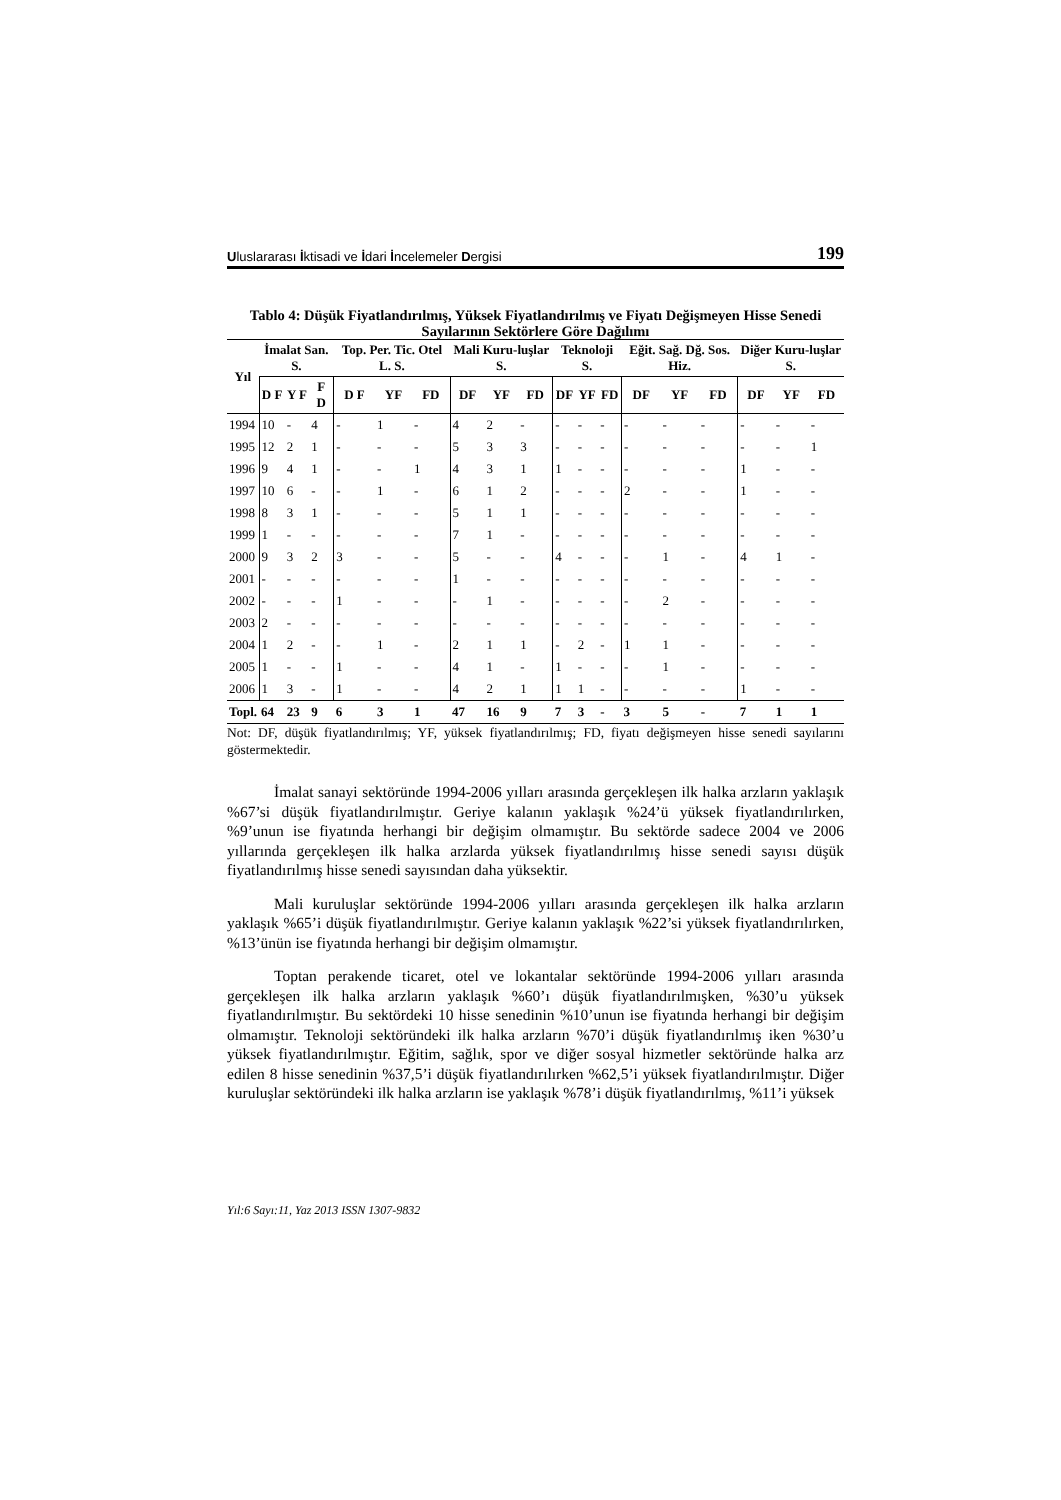Uluslararası İktisadi ve İdari İncelemeler Dergisi 199
Tablo 4: Düşük Fiyatlandırılmış, Yüksek Fiyatlandırılmış ve Fiyatı Değişmeyen Hisse Senedi Sayılarının Sektörlere Göre Dağılımı
| Yıl | İmalat San. S. | | | Top. Per. Tic. Otel L. S. | | | Mali Kuru-luşlar S. | | | Teknoloji S. | | | Eğit. Sağ. Dğ. Sos. Hiz. | | | Diğer Kuru-luşlar S. | | |
| --- | --- | --- | --- | --- | --- | --- | --- | --- | --- | --- | --- | --- | --- | --- | --- | --- | --- | --- |
| | D F | Y F | F D | D F | YF | FD | DF | YF | FD | DF | YF | FD | DF | YF | FD | DF | YF | FD |
| 1994 | 10 | - | 4 | - | 1 | - | 4 | 2 | - | - | - | - | - | - | - | - | - | - |
| 1995 | 12 | 2 | 1 | - | - | - | 5 | 3 | 3 | - | - | - | - | - | - | - | - | 1 |
| 1996 | 9 | 4 | 1 | - | - | 1 | 4 | 3 | 1 | 1 | - | - | - | - | - | 1 | - | - |
| 1997 | 10 | 6 | - | - | 1 | - | 6 | 1 | 2 | - | - | - | 2 | - | - | 1 | - | - |
| 1998 | 8 | 3 | 1 | - | - | - | 5 | 1 | 1 | - | - | - | - | - | - | - | - | - |
| 1999 | 1 | - | - | - | - | - | 7 | 1 | - | - | - | - | - | - | - | - | - | - |
| 2000 | 9 | 3 | 2 | 3 | - | - | 5 | - | - | 4 | - | - | - | 1 | - | 4 | 1 | - |
| 2001 | - | - | - | - | - | - | 1 | - | - | - | - | - | - | - | - | - | - | - |
| 2002 | - | - | - | 1 | - | - | - | 1 | - | - | - | - | - | 2 | - | - | - | - |
| 2003 | 2 | - | - | - | - | - | - | - | - | - | - | - | - | - | - | - | - | - |
| 2004 | 1 | 2 | - | - | 1 | - | 2 | 1 | 1 | - | 2 | - | 1 | 1 | - | - | - | - |
| 2005 | 1 | - | - | 1 | - | - | 4 | 1 | - | 1 | - | - | - | 1 | - | - | - | - |
| 2006 | 1 | 3 | - | 1 | - | - | 4 | 2 | 1 | 1 | 1 | - | - | - | - | 1 | - | - |
| Topl. | 64 | 23 | 9 | 6 | 3 | 1 | 47 | 16 | 9 | 7 | 3 | - | 3 | 5 | - | 7 | 1 | 1 |
Not: DF, düşük fiyatlandırılmış; YF, yüksek fiyatlandırılmış; FD, fiyatı değişmeyen hisse senedi sayılarını göstermektedir.
İmalat sanayi sektöründe 1994-2006 yılları arasında gerçekleşen ilk halka arzların yaklaşık %67’si düşük fiyatlandırılmıştır. Geriye kalanın yaklaşık %24’ü yüksek fiyatlandırılırken, %9’unun ise fiyatında herhangi bir değişim olmamıştır. Bu sektörde sadece 2004 ve 2006 yıllarında gerçekleşen ilk halka arzlarda yüksek fiyatlandırılmış hisse senedi sayısı düşük fiyatlandırılmış hisse senedi sayısından daha yüksektir.
Mali kuruluşlar sektöründe 1994-2006 yılları arasında gerçekleşen ilk halka arzların yaklaşık %65’i düşük fiyatlandırılmıştır. Geriye kalanın yaklaşık %22’si yüksek fiyatlandırılırken, %13’ünün ise fiyatında herhangi bir değişim olmamıştır.
Toptan perakende ticaret, otel ve lokantalar sektöründe 1994-2006 yılları arasında gerçekleşen ilk halka arzların yaklaşık %60’ı düşük fiyatlandırılmışken, %30’u yüksek fiyatlandırılmıştır. Bu sektördeki 10 hisse senedinin %10’unun ise fiyatında herhangi bir değişim olmamıştır. Teknoloji sektöründeki ilk halka arzların %70’i düşük fiyatlandırılmış iken %30’u yüksek fiyatlandırılmıştır. Eğitim, sağlık, spor ve diğer sosyal hizmetler sektöründe halka arz edilen 8 hisse senedinin %37,5’i düşük fiyatlandırılırken %62,5’i yüksek fiyatlandırılmıştır. Diğer kuruluşlar sektöründeki ilk halka arzların ise yaklaşık %78’i düşük fiyatlandırılmış, %11’i yüksek
Yıl:6 Sayı:11, Yaz 2013 ISSN 1307-9832